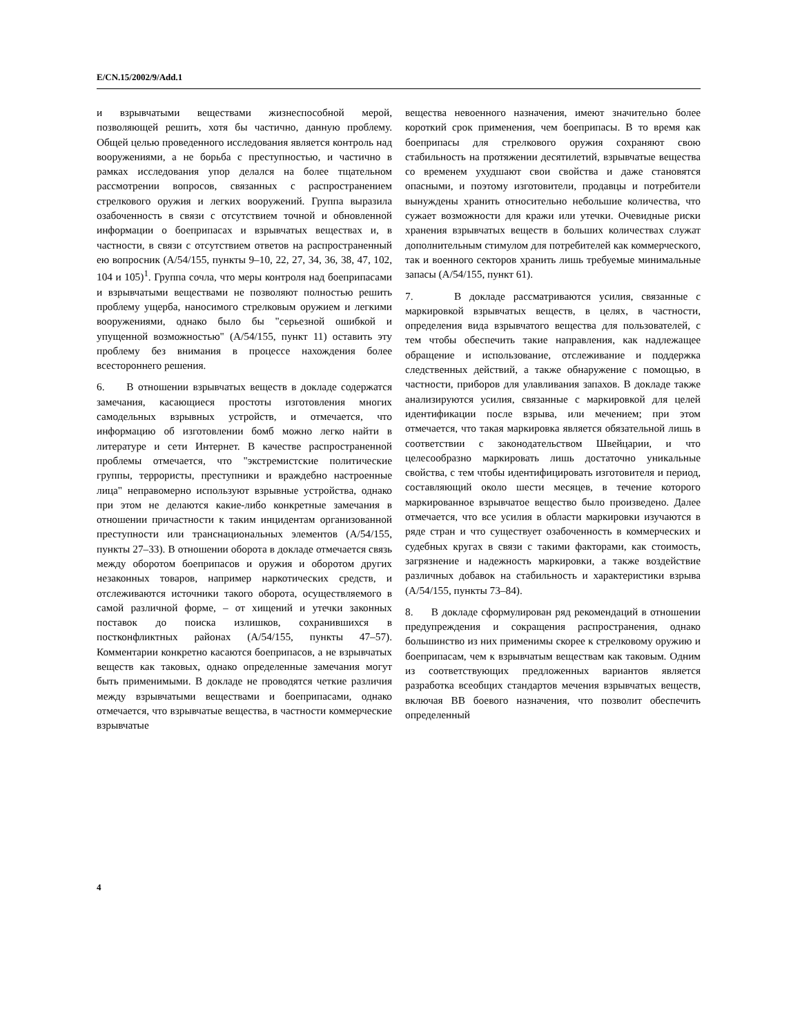E/CN.15/2002/9/Add.1
и взрывчатыми веществами жизнеспособной мерой, позволяющей решить, хотя бы частично, данную проблему. Общей целью проведенного исследования является контроль над вооружениями, а не борьба с преступностью, и частично в рамках исследования упор делался на более тщательном рассмотрении вопросов, связанных с распространением стрелкового оружия и легких вооружений. Группа выразила озабоченность в связи с отсутствием точной и обновленной информации о боеприпасах и взрывчатых веществах и, в частности, в связи с отсутствием ответов на распространенный ею вопросник (A/54/155, пункты 9–10, 22, 27, 34, 36, 38, 47, 102, 104 и 105)<sup>1</sup>. Группа сочла, что меры контроля над боеприпасами и взрывчатыми веществами не позволяют полностью решить проблему ущерба, наносимого стрелковым оружием и легкими вооружениями, однако было бы "серьезной ошибкой и упущенной возможностью" (A/54/155, пункт 11) оставить эту проблему без внимания в процессе нахождения более всестороннего решения.
6. В отношении взрывчатых веществ в докладе содержатся замечания, касающиеся простоты изготовления многих самодельных взрывных устройств, и отмечается, что информацию об изготовлении бомб можно легко найти в литературе и сети Интернет. В качестве распространенной проблемы отмечается, что "экстремистские политические группы, террористы, преступники и враждебно настроенные лица" неправомерно используют взрывные устройства, однако при этом не делаются какие-либо конкретные замечания в отношении причастности к таким инцидентам организованной преступности или транснациональных элементов (A/54/155, пункты 27–33). В отношении оборота в докладе отмечается связь между оборотом боеприпасов и оружия и оборотом других незаконных товаров, например наркотических средств, и отслеживаются источники такого оборота, осуществляемого в самой различной форме, – от хищений и утечки законных поставок до поиска излишков, сохранившихся в постконфликтных районах (A/54/155, пункты 47–57). Комментарии конкретно касаются боеприпасов, а не взрывчатых веществ как таковых, однако определенные замечания могут быть применимыми. В докладе не проводятся четкие различия между взрывчатыми веществами и боеприпасами, однако отмечается, что взрывчатые вещества, в частности коммерческие взрывчатые
вещества невоенного назначения, имеют значительно более короткий срок применения, чем боеприпасы. В то время как боеприпасы для стрелкового оружия сохраняют свою стабильность на протяжении десятилетий, взрывчатые вещества со временем ухудшают свои свойства и даже становятся опасными, и поэтому изготовители, продавцы и потребители вынуждены хранить относительно небольшие количества, что сужает возможности для кражи или утечки. Очевидные риски хранения взрывчатых веществ в больших количествах служат дополнительным стимулом для потребителей как коммерческого, так и военного секторов хранить лишь требуемые минимальные запасы (A/54/155, пункт 61).
7. В докладе рассматриваются усилия, связанные с маркировкой взрывчатых веществ, в целях, в частности, определения вида взрывчатого вещества для пользователей, с тем чтобы обеспечить такие направления, как надлежащее обращение и использование, отслеживание и поддержка следственных действий, а также обнаружение с помощью, в частности, приборов для улавливания запахов. В докладе также анализируются усилия, связанные с маркировкой для целей идентификации после взрыва, или мечением; при этом отмечается, что такая маркировка является обязательной лишь в соответствии с законодательством Швейцарии, и что целесообразно маркировать лишь достаточно уникальные свойства, с тем чтобы идентифицировать изготовителя и период, составляющий около шести месяцев, в течение которого маркированное взрывчатое вещество было произведено. Далее отмечается, что все усилия в области маркировки изучаются в ряде стран и что существует озабоченность в коммерческих и судебных кругах в связи с такими факторами, как стоимость, загрязнение и надежность маркировки, а также воздействие различных добавок на стабильность и характеристики взрыва (A/54/155, пункты 73–84).
8. В докладе сформулирован ряд рекомендаций в отношении предупреждения и сокращения распространения, однако большинство из них применимы скорее к стрелковому оружию и боеприпасам, чем к взрывчатым веществам как таковым. Одним из соответствующих предложенных вариантов является разработка всеобщих стандартов мечения взрывчатых веществ, включая ВВ боевого назначения, что позволит обеспечить определенный
4